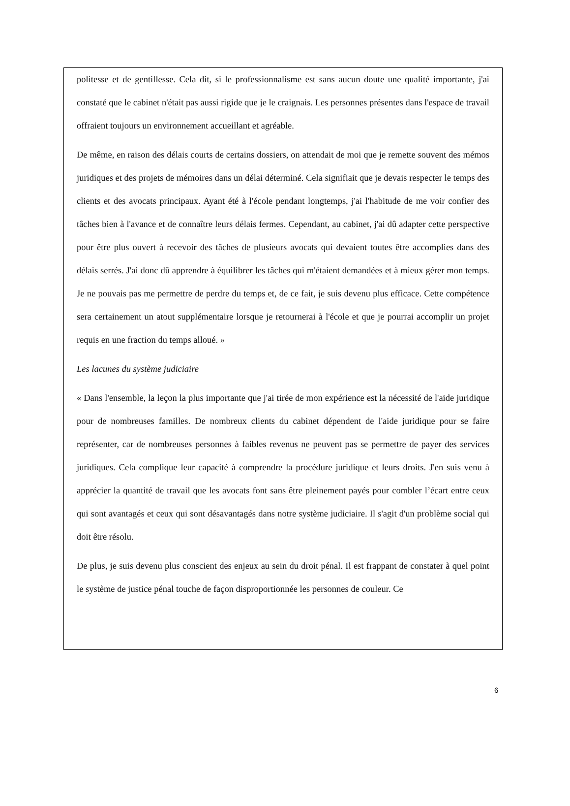politesse et de gentillesse. Cela dit, si le professionnalisme est sans aucun doute une qualité importante, j'ai constaté que le cabinet n'était pas aussi rigide que je le craignais. Les personnes présentes dans l'espace de travail offraient toujours un environnement accueillant et agréable.
De même, en raison des délais courts de certains dossiers, on attendait de moi que je remette souvent des mémos juridiques et des projets de mémoires dans un délai déterminé. Cela signifiait que je devais respecter le temps des clients et des avocats principaux. Ayant été à l'école pendant longtemps, j'ai l'habitude de me voir confier des tâches bien à l'avance et de connaître leurs délais fermes. Cependant, au cabinet, j'ai dû adapter cette perspective pour être plus ouvert à recevoir des tâches de plusieurs avocats qui devaient toutes être accomplies dans des délais serrés. J'ai donc dû apprendre à équilibrer les tâches qui m'étaient demandées et à mieux gérer mon temps. Je ne pouvais pas me permettre de perdre du temps et, de ce fait, je suis devenu plus efficace. Cette compétence sera certainement un atout supplémentaire lorsque je retournerai à l'école et que je pourrai accomplir un projet requis en une fraction du temps alloué. »
Les lacunes du système judiciaire
« Dans l'ensemble, la leçon la plus importante que j'ai tirée de mon expérience est la nécessité de l'aide juridique pour de nombreuses familles. De nombreux clients du cabinet dépendent de l'aide juridique pour se faire représenter, car de nombreuses personnes à faibles revenus ne peuvent pas se permettre de payer des services juridiques. Cela complique leur capacité à comprendre la procédure juridique et leurs droits. J'en suis venu à apprécier la quantité de travail que les avocats font sans être pleinement payés pour combler l’écart entre ceux qui sont avantagés et ceux qui sont désavantagés dans notre système judiciaire. Il s'agit d'un problème social qui doit être résolu.
De plus, je suis devenu plus conscient des enjeux au sein du droit pénal. Il est frappant de constater à quel point le système de justice pénal touche de façon disproportionnée les personnes de couleur. Ce
6